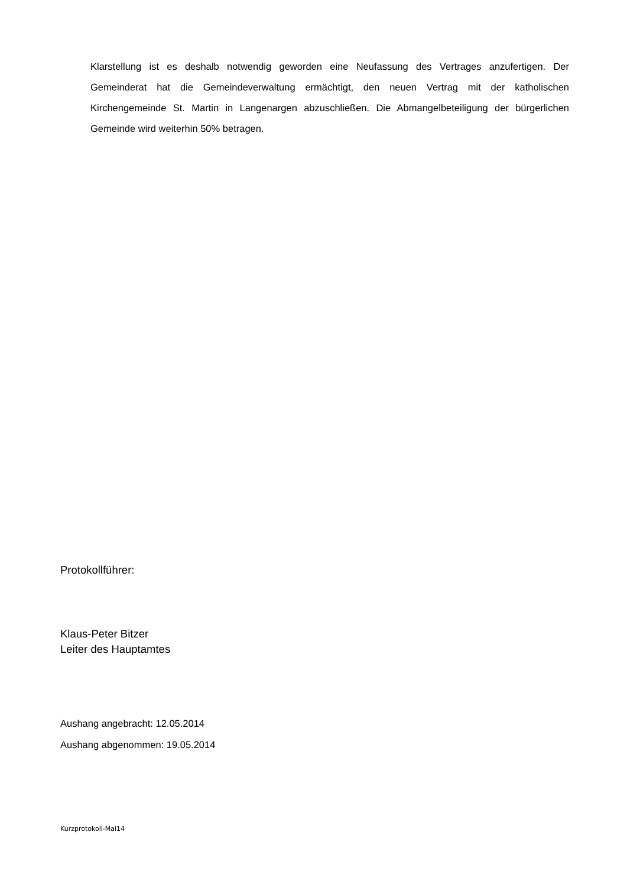Klarstellung ist es deshalb notwendig geworden eine Neufassung des Vertrages anzufertigen. Der Gemeinderat hat die Gemeindeverwaltung ermächtigt, den neuen Vertrag mit der katholischen Kirchengemeinde St. Martin in Langenargen abzuschließen. Die Abmangelbeteiligung der bürgerlichen Gemeinde wird weiterhin 50% betragen.
Protokollführer:
Klaus-Peter Bitzer
Leiter des Hauptamtes
Aushang angebracht: 12.05.2014
Aushang abgenommen: 19.05.2014
Kurzprotokoll-Mai14